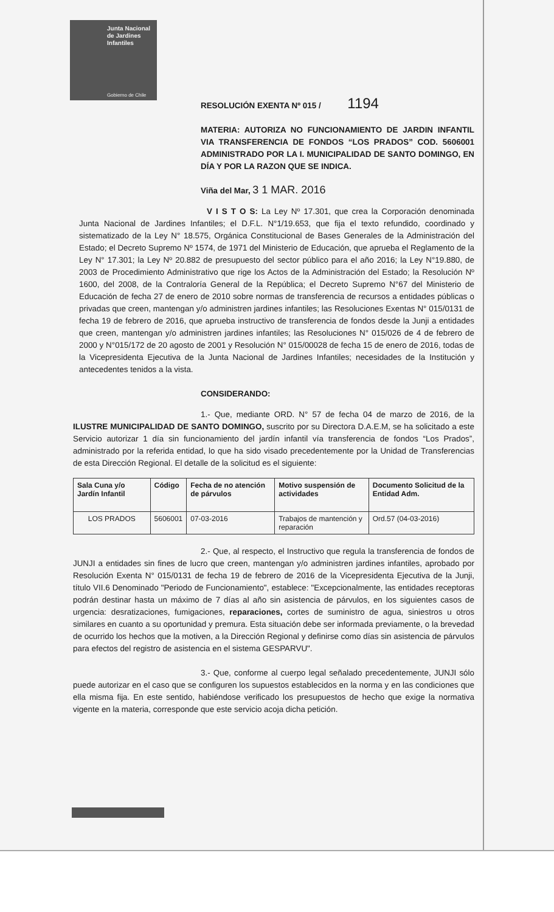Junta Nacional
de Jardines
Infantiles
Gobierno de Chile
RESOLUCIÓN EXENTA Nº 015 / 1194
MATERIA: AUTORIZA NO FUNCIONAMIENTO DE JARDIN INFANTIL VIA TRANSFERENCIA DE FONDOS “LOS PRADOS” COD. 5606001 ADMINISTRADO POR LA I. MUNICIPALIDAD DE SANTO DOMINGO, EN DÍA Y POR LA RAZON QUE SE INDICA.
Viña del Mar, 3 1 MAR. 2016
V I S T O S: La Ley Nº 17.301, que crea la Corporación denominada Junta Nacional de Jardines Infantiles; el D.F.L. N°1/19.653, que fija el texto refundido, coordinado y sistematizado de la Ley N° 18.575, Orgánica Constitucional de Bases Generales de la Administración del Estado; el Decreto Supremo Nº 1574, de 1971 del Ministerio de Educación, que aprueba el Reglamento de la Ley N° 17.301; la Ley Nº 20.882 de presupuesto del sector público para el año 2016; la Ley N°19.880, de 2003 de Procedimiento Administrativo que rige los Actos de la Administración del Estado; la Resolución Nº 1600, del 2008, de la Contraloría General de la República; el Decreto Supremo N°67 del Ministerio de Educación de fecha 27 de enero de 2010 sobre normas de transferencia de recursos a entidades públicas o privadas que creen, mantengan y/o administren jardines infantiles; las Resoluciones Exentas N° 015/0131 de fecha 19 de febrero de 2016, que aprueba instructivo de transferencia de fondos desde la Junji a entidades que creen, mantengan y/o administren jardines infantiles; las Resoluciones N° 015/026 de 4 de febrero de 2000 y N°015/172 de 20 agosto de 2001 y Resolución N° 015/00028 de fecha 15 de enero de 2016, todas de la Vicepresidenta Ejecutiva de la Junta Nacional de Jardines Infantiles; necesidades de la Institución y antecedentes tenidos a la vista.
CONSIDERANDO:
1.- Que, mediante ORD. N° 57 de fecha 04 de marzo de 2016, de la ILUSTRE MUNICIPALIDAD DE SANTO DOMINGO, suscrito por su Directora D.A.E.M, se ha solicitado a este Servicio autorizar 1 día sin funcionamiento del jardín infantil vía transferencia de fondos “Los Prados”, administrado por la referida entidad, lo que ha sido visado precedentemente por la Unidad de Transferencias de esta Dirección Regional. El detalle de la solicitud es el siguiente:
| Sala Cuna y/o Jardín Infantil | Código | Fecha de no atención de párvulos | Motivo suspensión de actividades | Documento Solicitud de la Entidad Adm. |
| --- | --- | --- | --- | --- |
| LOS PRADOS | 5606001 | 07-03-2016 | Trabajos de mantención y reparación | Ord.57 (04-03-2016) |
2.- Que, al respecto, el Instructivo que regula la transferencia de fondos de JUNJI a entidades sin fines de lucro que creen, mantengan y/o administren jardines infantiles, aprobado por Resolución Exenta N° 015/0131 de fecha 19 de febrero de 2016 de la Vicepresidenta Ejecutiva de la Junji, título VII.6 Denominado "Periodo de Funcionamiento", establece: "Excepcionalmente, las entidades receptoras podrán destinar hasta un máximo de 7 días al año sin asistencia de párvulos, en los siguientes casos de urgencia: desratizaciones, fumigaciones, reparaciones, cortes de suministro de agua, siniestros u otros similares en cuanto a su oportunidad y premura. Esta situación debe ser informada previamente, o la brevedad de ocurrido los hechos que la motiven, a la Dirección Regional y definirse como días sin asistencia de párvulos para efectos del registro de asistencia en el sistema GESPARVU".
3.- Que, conforme al cuerpo legal señalado precedentemente, JUNJI sólo puede autorizar en el caso que se configuren los supuestos establecidos en la norma y en las condiciones que ella misma fija. En este sentido, habiéndose verificado los presupuestos de hecho que exige la normativa vigente en la materia, corresponde que este servicio acoja dicha petición.